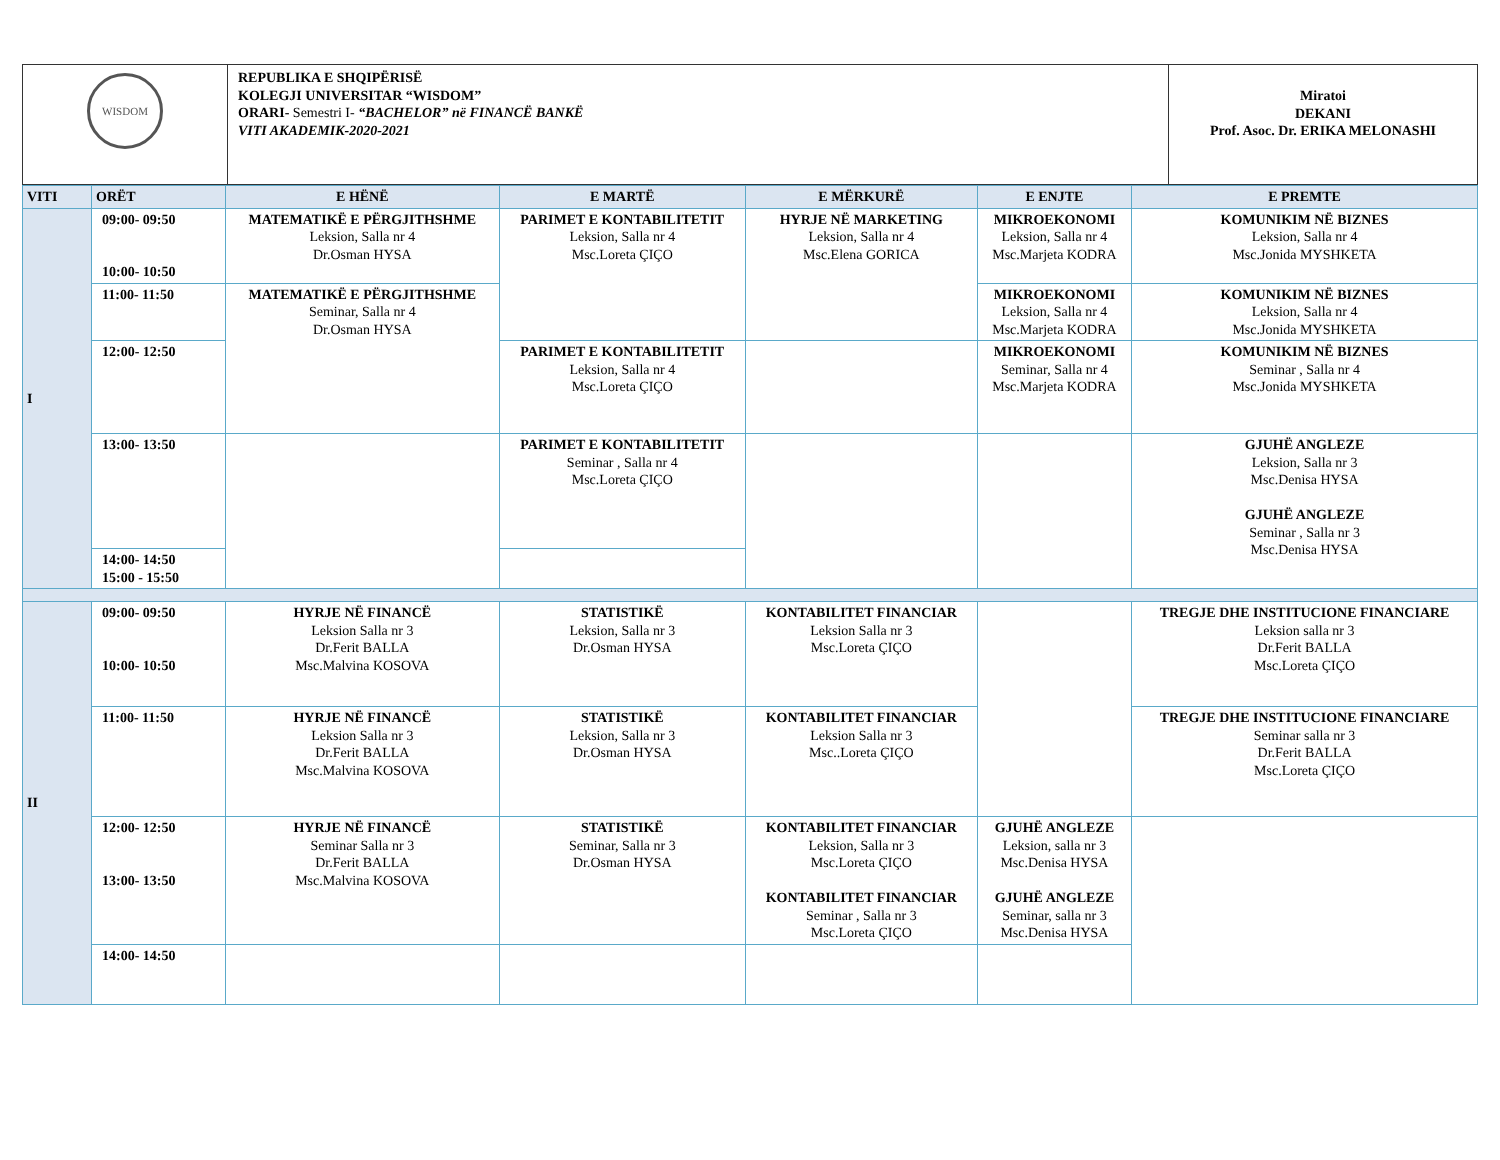| WISDOM | REPUBLIKA E SHQIPËRISË KOLEGJI UNIVERSITAR “WISDOM” ORARI- Semestri I- “BACHELOR” në FINANCË BANKË VITI AKADEMIK-2020-2021 | Miratoi DEKANI Prof. Asoc. Dr. ERIKA MELONASHI |
| VITI | ORËT | E HËNË | E MARTË | E MËRKURË | E ENJTE | E PREMTE |
| --- | --- | --- | --- | --- | --- | --- |
| I | 09:00- 09:50 10:00- 10:50 | MATEMATIKË E PËRGJITHSHME Leksion, Salla nr 4 Dr.Osman HYSA | PARIMET E KONTABILITETIT Leksion, Salla nr 4 Msc.Loreta ÇIÇO | HYRJE NË MARKETING Leksion, Salla nr 4 Msc.Elena GORICA | MIKROEKONOMI Leksion, Salla nr 4 Msc.Marjeta KODRA | KOMUNIKIM NË BIZNES Leksion, Salla nr 4 Msc.Jonida MYSHKETA |
| | 11:00- 11:50 | MATEMATIKË E PËRGJITHSHME Seminar, Salla nr 4 Dr.Osman HYSA | | | MIKROEKONOMI Leksion, Salla nr 4 Msc.Marjeta KODRA | KOMUNIKIM NË BIZNES Leksion, Salla nr 4 Msc.Jonida MYSHKETA |
| | 12:00- 12:50 | | PARIMET E KONTABILITETIT Leksion, Salla nr 4 Msc.Loreta ÇIÇO | | MIKROEKONOMI Seminar, Salla nr 4 Msc.Marjeta KODRA | KOMUNIKIM NË BIZNES Seminar , Salla nr 4 Msc.Jonida MYSHKETA |
| | 13:00- 13:50 | | PARIMET E KONTABILITETIT Seminar , Salla nr 4 Msc.Loreta ÇIÇO | | | GJUHË ANGLEZE Leksion, Salla nr 3 Msc.Denisa HYSA GJUHË ANGLEZE Seminar , Salla nr 3 Msc.Denisa HYSA |
| | 14:00- 14:50 15:00 - 15:50 | | | | | |
| II | 09:00- 09:50 10:00- 10:50 | HYRJE NË FINANCË Leksion Salla nr 3 Dr.Ferit BALLA Msc.Malvina KOSOVA | STATISTIKË Leksion, Salla nr 3 Dr.Osman HYSA | KONTABILITET FINANCIAR Leksion Salla nr 3 Msc.Loreta ÇIÇO | | TREGJE DHE INSTITUCIONE FINANCIARE Leksion salla nr 3 Dr.Ferit BALLA Msc.Loreta ÇIÇO |
| | 11:00- 11:50 | HYRJE NË FINANCË Leksion Salla nr 3 Dr.Ferit BALLA Msc.Malvina KOSOVA | STATISTIKË Leksion, Salla nr 3 Dr.Osman HYSA | KONTABILITET FINANCIAR Leksion Salla nr 3 Msc..Loreta ÇIÇO | | TREGJE DHE INSTITUCIONE FINANCIARE Seminar salla nr 3 Dr.Ferit BALLA Msc.Loreta ÇIÇO |
| | 12:00- 12:50 13:00- 13:50 | HYRJE NË FINANCË Seminar Salla nr 3 Dr.Ferit BALLA Msc.Malvina KOSOVA | STATISTIKË Seminar, Salla nr 3 Dr.Osman HYSA | KONTABILITET FINANCIAR Leksion, Salla nr 3 Msc.Loreta ÇIÇO KONTABILITET FINANCIAR Seminar , Salla nr 3 Msc.Loreta ÇIÇO | GJUHË ANGLEZE Leksion, salla nr 3 Msc.Denisa HYSA GJUHË ANGLEZE Seminar, salla nr 3 Msc.Denisa HYSA | |
| | 14:00- 14:50 | | | | | |